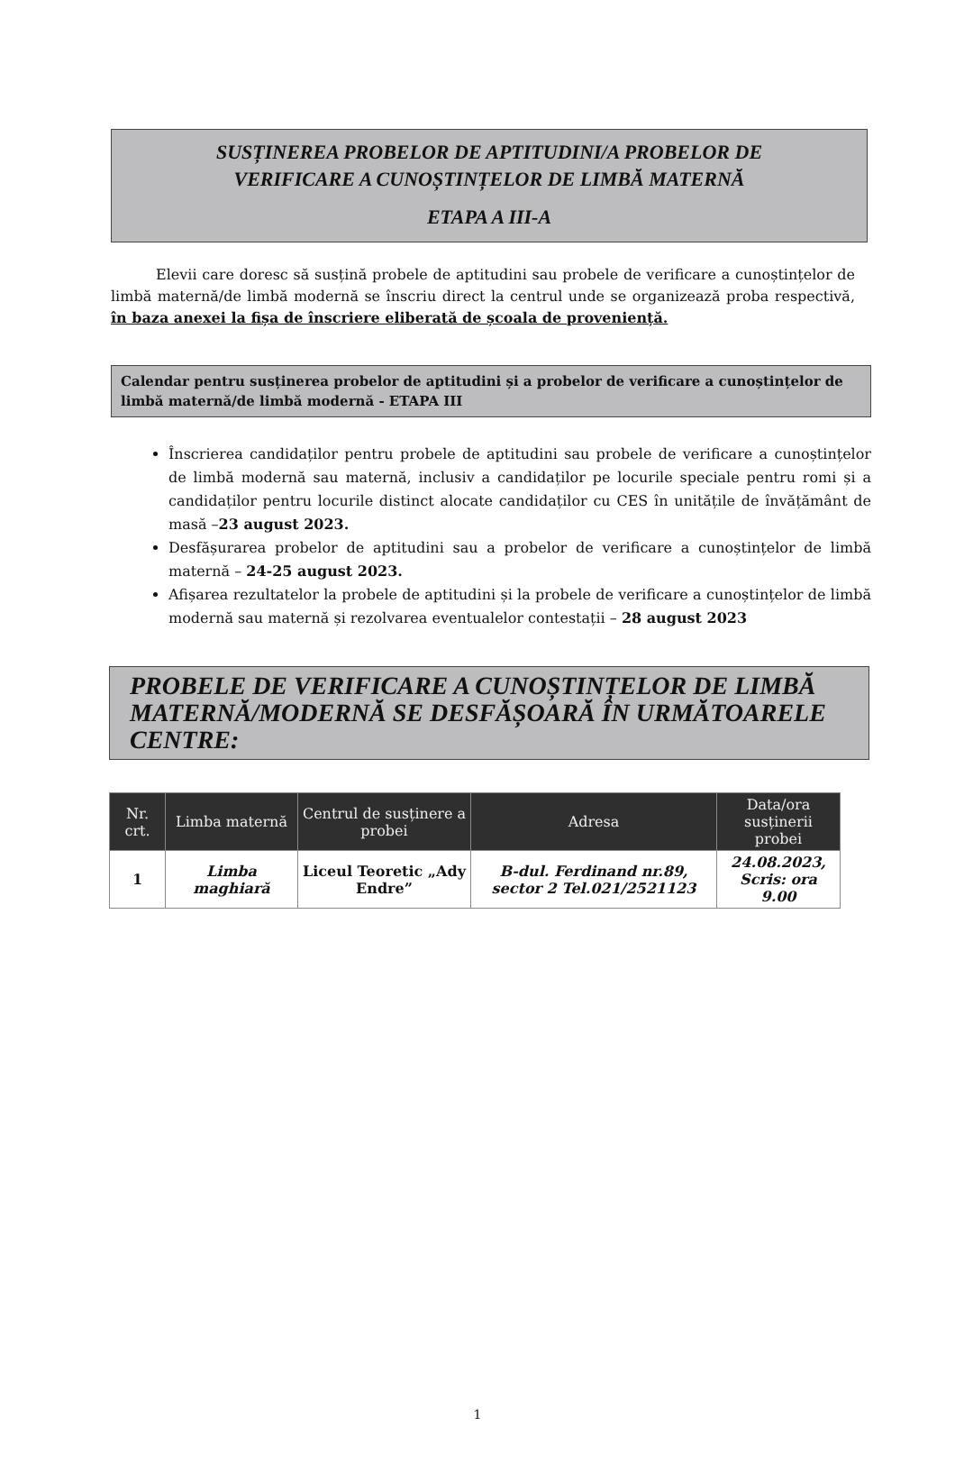SUSȚINEREA PROBELOR DE APTITUDINI/A PROBELOR DE
VERIFICARE A CUNOȘTINȚELOR DE LIMBĂ MATERNĂ
ETAPA A III-A
Elevii care doresc să susțină probele de aptitudini sau probele de verificare a cunoștințelor de limbă maternă/de limbă modernă se înscriu direct la centrul unde se organizează proba respectivă, în baza anexei la fișa de înscriere eliberată de școala de proveniență.
Calendar pentru susținerea probelor de aptitudini și a probelor de verificare a cunoștințelor de limbă maternă/de limbă modernă - ETAPA III
Înscrierea candidaților pentru probele de aptitudini sau probele de verificare a cunoștințelor de limbă modernă sau maternă, inclusiv a candidaților pe locurile speciale pentru romi și a candidaților pentru locurile distinct alocate candidaților cu CES în unitățile de învățământ de masă –23 august 2023.
Desfășurarea probelor de aptitudini sau a probelor de verificare a cunoștințelor de limbă maternă – 24-25 august 2023.
Afișarea rezultatelor la probele de aptitudini și la probele de verificare a cunoștințelor de limbă modernă sau maternă și rezolvarea eventualelor contestații – 28 august 2023
PROBELE DE VERIFICARE A CUNOȘTINȚELOR DE LIMBĂ MATERNĂ/MODERNĂ SE DESFĂȘOARĂ ÎN URMĂTOARELE CENTRE:
| Nr. crt. | Limba maternă | Centrul de susținere a probei | Adresa | Data/ora susținerii probei |
| --- | --- | --- | --- | --- |
| 1 | Limba maghiară | Liceul Teoretic „Ady Endre” | B-dul. Ferdinand nr.89, sector 2 Tel.021/2521123 | 24.08.2023, Scris: ora 9.00 |
1